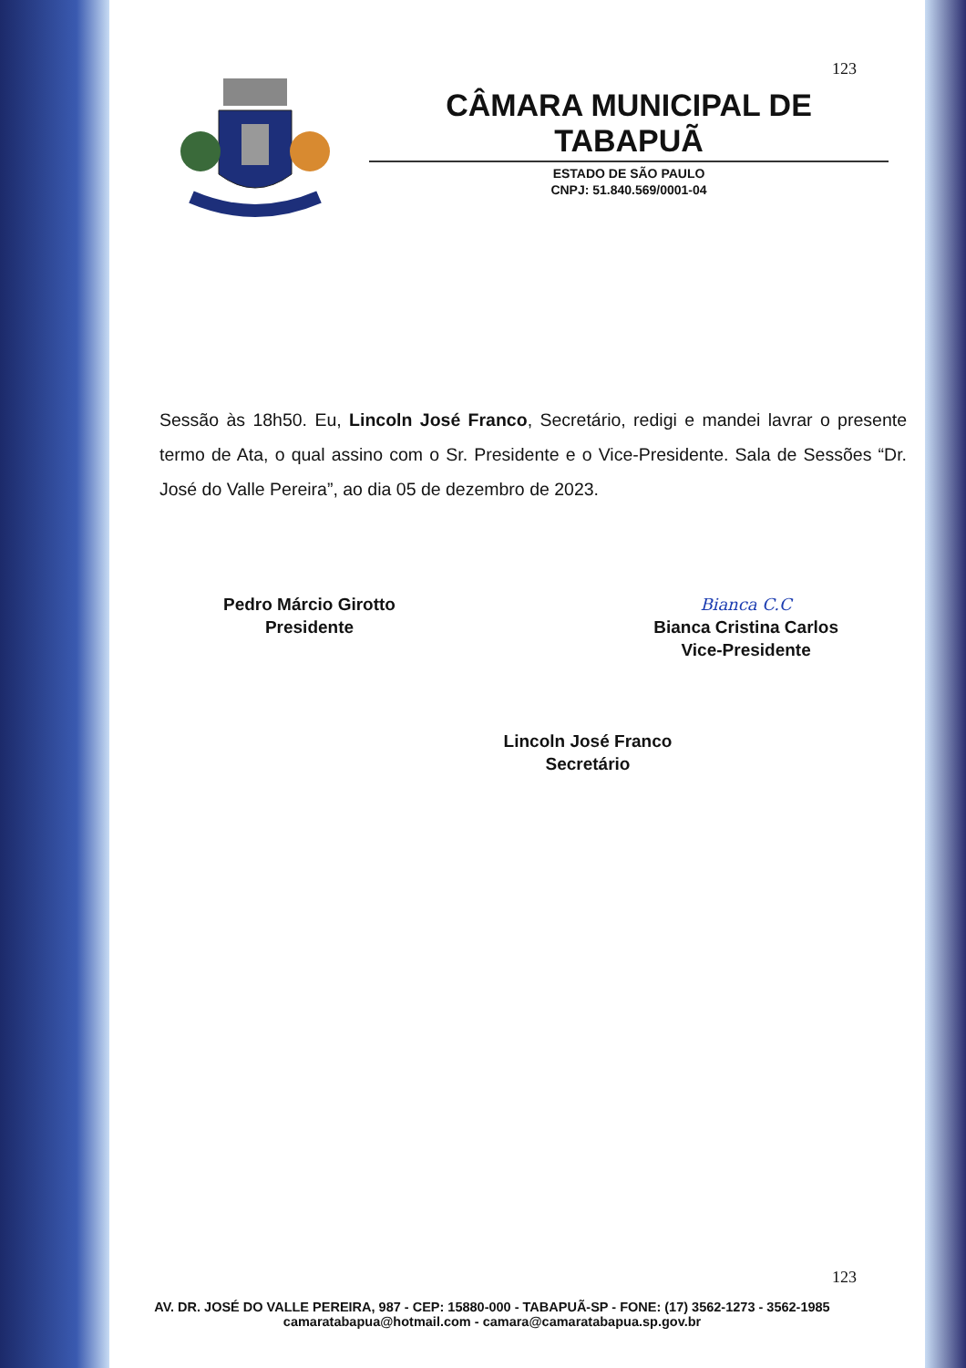123
CÂMARA MUNICIPAL DE TABAPUÃ
ESTADO DE SÃO PAULO
CNPJ: 51.840.569/0001-04
Sessão às 18h50. Eu, Lincoln José Franco, Secretário, redigi e mandei lavrar o presente termo de Ata, o qual assino com o Sr. Presidente e o Vice-Presidente. Sala de Sessões “Dr. José do Valle Pereira”, ao dia 05 de dezembro de 2023.
Pedro Márcio Girotto
Presidente
Bianca C.C
Bianca Cristina Carlos
Vice-Presidente
Lincoln José Franco
Secretário
123
AV. DR. JOSÉ DO VALLE PEREIRA, 987 - CEP: 15880-000 - TABAPUÃ-SP - FONE: (17) 3562-1273 - 3562-1985
camaratabapua@hotmail.com - camara@camaratabapua.sp.gov.br